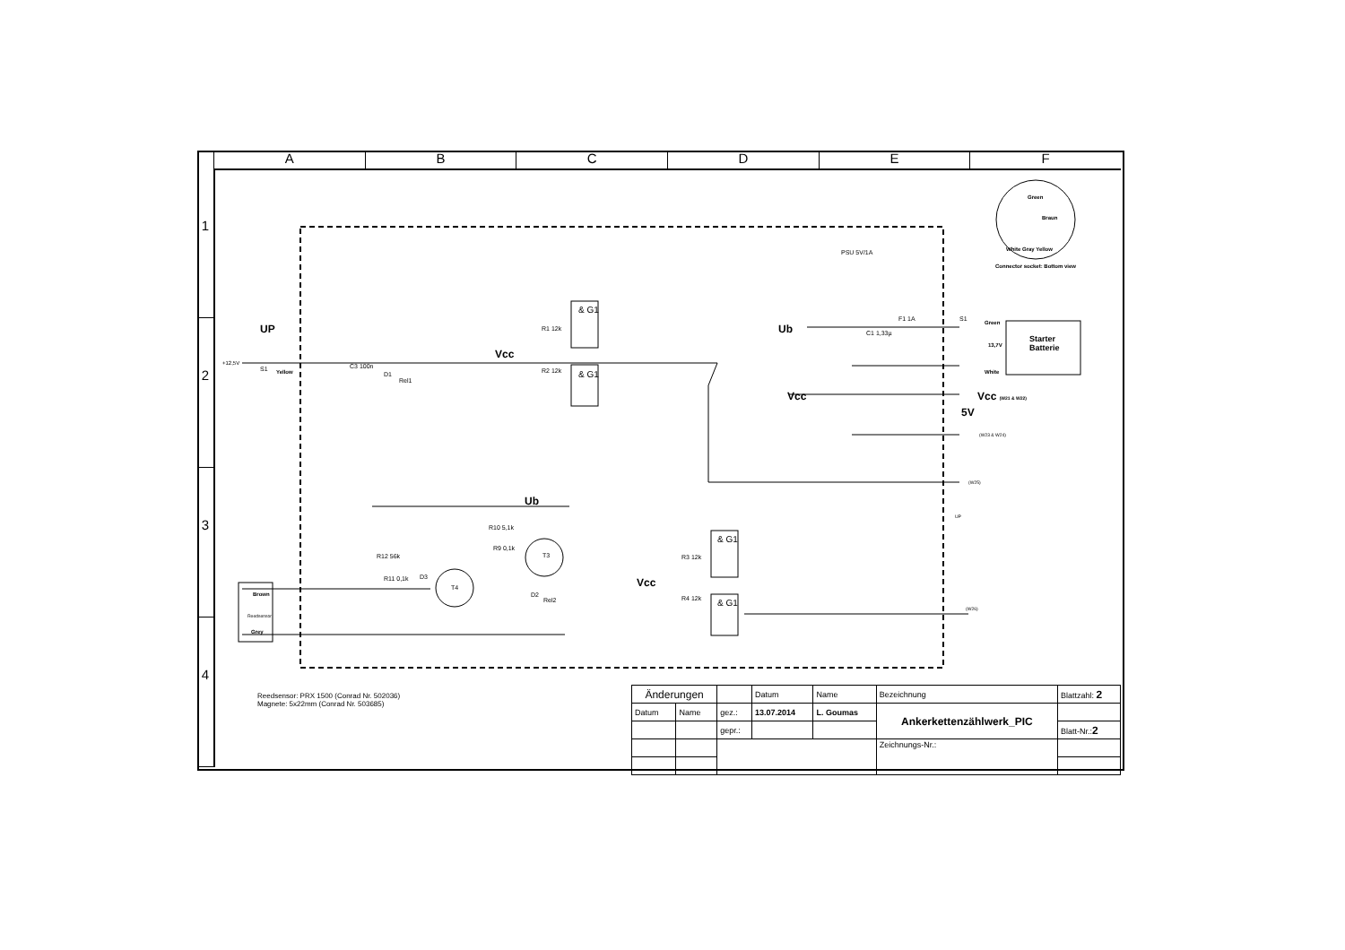A B C D E F
1
2
3
4
UP
+12,5V
S1 Yellow
C3 100n
D1
Rel1
Vcc
R1 12k
R2 12k
& G1
& G1
PSU 5V/1A
Ub
F1 1A
C1 1,33µ
S1
Green
13,7V
Starter
Batterie
White
Vcc Vcc (W21 & W22)
5V
(W23 & W24)
(W25)
UP
Green
Braun
White Gray Yellow
Connector socket: Bottom view
Ub
R10 5,1k
R9 0,1k
T3 R12 56k
R11 0,1k D3
T4
D2
Rel2
Brown
Reedsensor
Grey
Vcc
R3 12k
R4 12k
& G1
& G1
(W26)
Reedsensor: PRX 1500 (Conrad Nr. 502036)
Magnete: 5x22mm (Conrad Nr. 503685)
| Änderungen | | | Datum | Name | Bezeichnung | Blattzahl: 2 |
| Datum | Name | gez.: | 13.07.2014 | L. Goumas | Ankerkettenzählwerk_PIC | |
| | | gepr.: | | | | Blatt-Nr.: 2 |
| | | | | | Zeichnungs-Nr.: | |